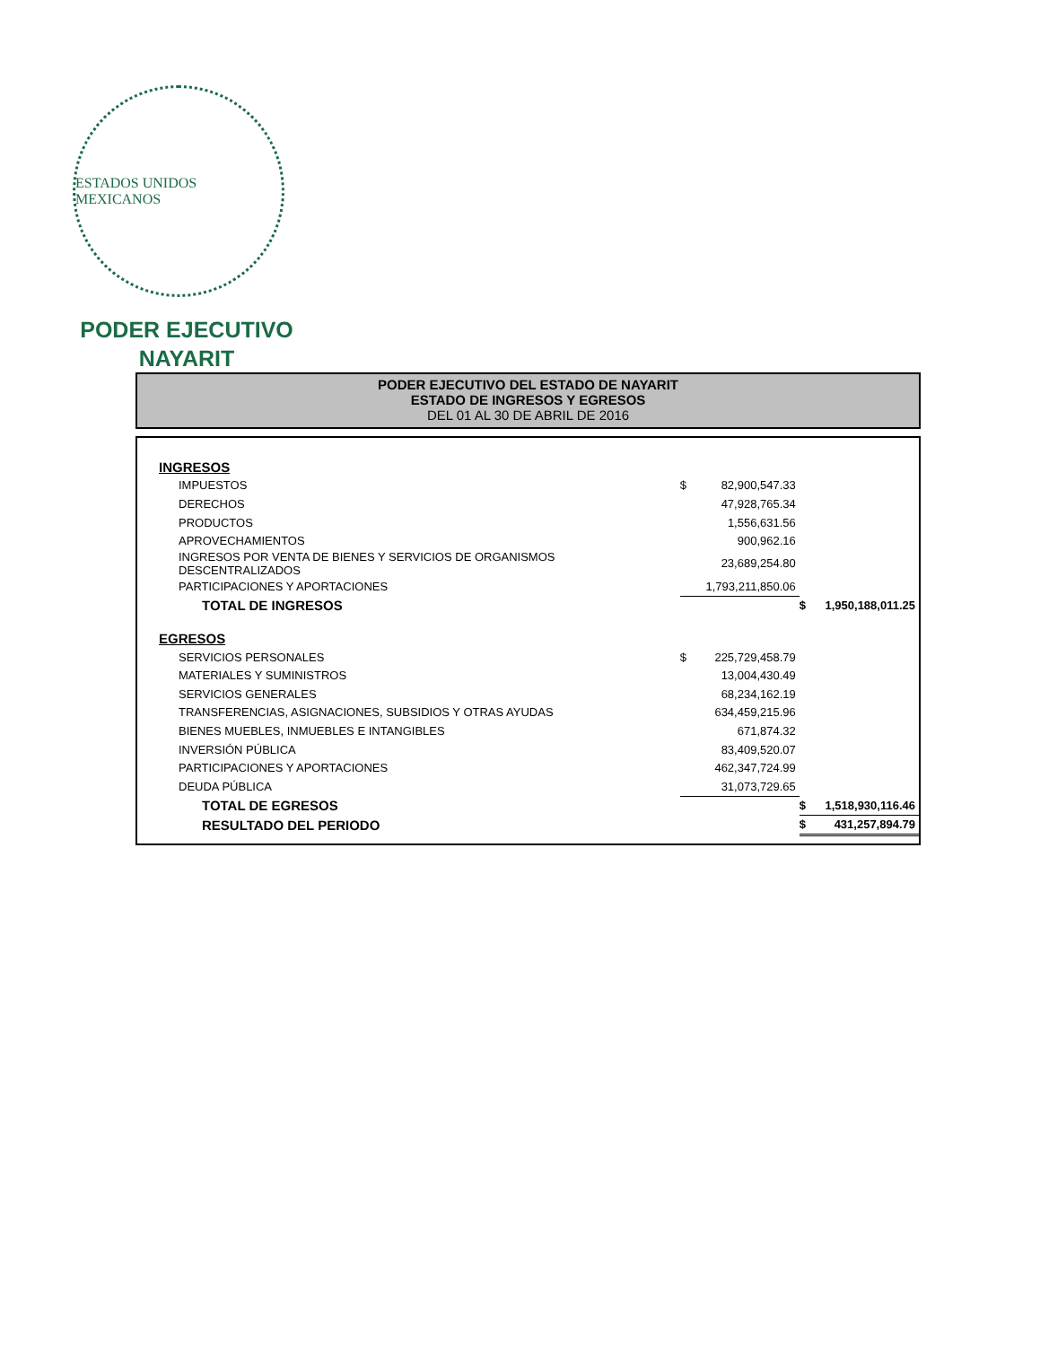ESTADOS UNIDOS MEXICANOS
PODER EJECUTIVO
NAYARIT
PODER EJECUTIVO DEL ESTADO DE NAYARIT
ESTADO DE INGRESOS Y EGRESOS
DEL 01 AL 30 DE ABRIL DE 2016
| INGRESOS | | | | |
| IMPUESTOS | $ | 82,900,547.33 | | |
| DERECHOS | | 47,928,765.34 | | |
| PRODUCTOS | | 1,556,631.56 | | |
| APROVECHAMIENTOS | | 900,962.16 | | |
| INGRESOS POR VENTA DE BIENES Y SERVICIOS DE ORGANISMOS DESCENTRALIZADOS | | 23,689,254.80 | | |
| PARTICIPACIONES Y APORTACIONES | | 1,793,211,850.06 | | |
| TOTAL DE INGRESOS | | | $ | 1,950,188,011.25 |
| EGRESOS | | | | |
| SERVICIOS PERSONALES | $ | 225,729,458.79 | | |
| MATERIALES Y SUMINISTROS | | 13,004,430.49 | | |
| SERVICIOS GENERALES | | 68,234,162.19 | | |
| TRANSFERENCIAS, ASIGNACIONES, SUBSIDIOS Y OTRAS AYUDAS | | 634,459,215.96 | | |
| BIENES MUEBLES, INMUEBLES E INTANGIBLES | | 671,874.32 | | |
| INVERSIÓN PÚBLICA | | 83,409,520.07 | | |
| PARTICIPACIONES Y APORTACIONES | | 462,347,724.99 | | |
| DEUDA PÚBLICA | | 31,073,729.65 | | |
| TOTAL DE EGRESOS | | | $ | 1,518,930,116.46 |
| RESULTADO DEL PERIODO | | | $ | 431,257,894.79 |